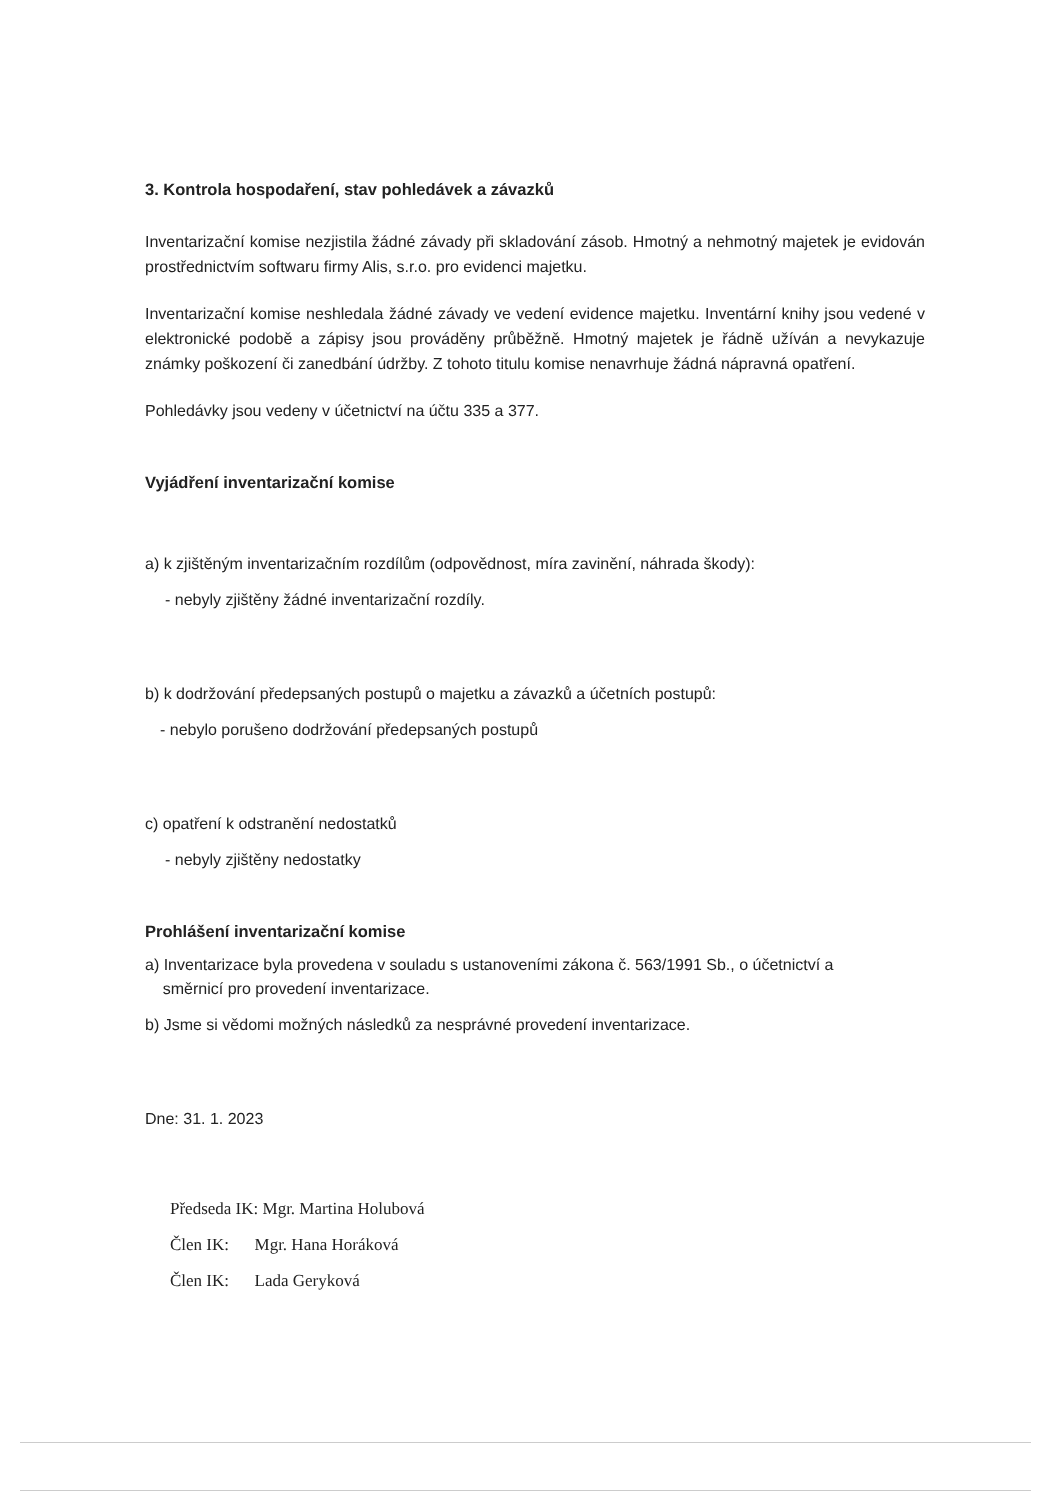3. Kontrola hospodaření, stav pohledávek a závazků
Inventarizační komise nezjistila žádné závady při skladování zásob. Hmotný a nehmotný majetek je evidován prostřednictvím softwaru firmy Alis, s.r.o. pro evidenci majetku.
Inventarizační komise neshledala žádné závady ve vedení evidence majetku. Inventární knihy jsou vedené v elektronické podobě a zápisy jsou prováděny průběžně. Hmotný majetek je řádně užíván a nevykazuje známky poškození či zanedbání údržby. Z tohoto titulu komise nenavrhuje žádná nápravná opatření.
Pohledávky jsou vedeny v účetnictví na účtu 335 a 377.
Vyjádření inventarizační komise
a) k zjištěným inventarizačním rozdílům (odpovědnost, míra zavinění, náhrada škody):
- nebyly zjištěny žádné inventarizační rozdíly.
b) k dodržování předepsaných postupů o majetku a závazků a účetních postupů:
- nebylo porušeno dodržování předepsaných postupů
c) opatření k odstranění nedostatků
- nebyly zjištěny nedostatky
Prohlášení inventarizační komise
a) Inventarizace byla provedena v souladu s ustanoveními zákona č. 563/1991 Sb., o účetnictví a
směrnicí pro provedení inventarizace.
b) Jsme si vědomi možných následků za nesprávné provedení inventarizace.
Dne: 31. 1. 2023
Předseda IK: Mgr. Martina Holubová
Člen IK: Mgr. Hana Horáková
Člen IK: Lada Geryková